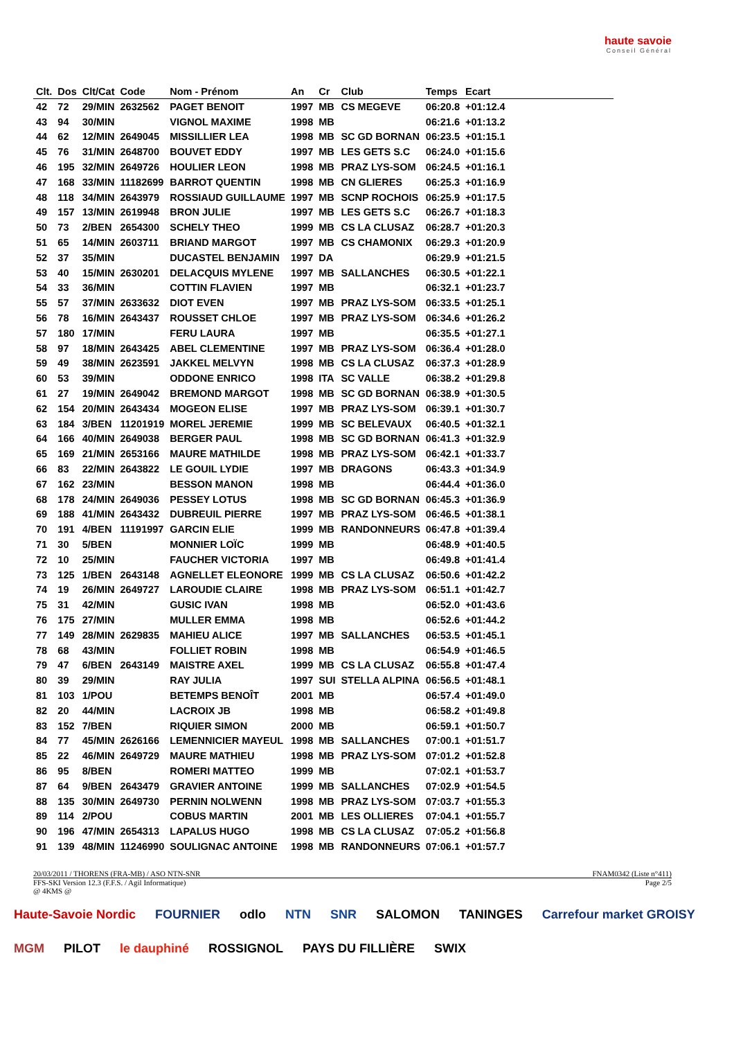haute savoie
Conseil Général
| Clt. | Dos | Clt/Cat | Code | Nom - Prénom | An | Cr | Club | Temps | Ecart |
| --- | --- | --- | --- | --- | --- | --- | --- | --- | --- |
| 42 | 72 | 29/MIN | 2632562 | PAGET BENOIT | 1997 | MB | CS MEGEVE | 06:20.8 | +01:12.4 |
| 43 | 94 | 30/MIN | | VIGNOL MAXIME | 1998 | MB | | 06:21.6 | +01:13.2 |
| 44 | 62 | 12/MIN | 2649045 | MISSILLIER LEA | 1998 | MB | SC GD BORNAN | 06:23.5 | +01:15.1 |
| 45 | 76 | 31/MIN | 2648700 | BOUVET EDDY | 1997 | MB | LES GETS S.C | 06:24.0 | +01:15.6 |
| 46 | 195 | 32/MIN | 2649726 | HOULIER LEON | 1998 | MB | PRAZ LYS-SOM | 06:24.5 | +01:16.1 |
| 47 | 168 | 33/MIN | 11182699 | BARROT QUENTIN | 1998 | MB | CN GLIERES | 06:25.3 | +01:16.9 |
| 48 | 118 | 34/MIN | 2643979 | ROSSIAUD GUILLAUME | 1997 | MB | SCNP ROCHOIS | 06:25.9 | +01:17.5 |
| 49 | 157 | 13/MIN | 2619948 | BRON JULIE | 1997 | MB | LES GETS S.C | 06:26.7 | +01:18.3 |
| 50 | 73 | 2/BEN | 2654300 | SCHELY THEO | 1999 | MB | CS LA CLUSAZ | 06:28.7 | +01:20.3 |
| 51 | 65 | 14/MIN | 2603711 | BRIAND MARGOT | 1997 | MB | CS CHAMONIX | 06:29.3 | +01:20.9 |
| 52 | 37 | 35/MIN | | DUCASTEL BENJAMIN | 1997 | DA | | 06:29.9 | +01:21.5 |
| 53 | 40 | 15/MIN | 2630201 | DELACQUIS MYLENE | 1997 | MB | SALLANCHES | 06:30.5 | +01:22.1 |
| 54 | 33 | 36/MIN | | COTTIN FLAVIEN | 1997 | MB | | 06:32.1 | +01:23.7 |
| 55 | 57 | 37/MIN | 2633632 | DIOT EVEN | 1997 | MB | PRAZ LYS-SOM | 06:33.5 | +01:25.1 |
| 56 | 78 | 16/MIN | 2643437 | ROUSSET CHLOE | 1997 | MB | PRAZ LYS-SOM | 06:34.6 | +01:26.2 |
| 57 | 180 | 17/MIN | | FERU LAURA | 1997 | MB | | 06:35.5 | +01:27.1 |
| 58 | 97 | 18/MIN | 2643425 | ABEL CLEMENTINE | 1997 | MB | PRAZ LYS-SOM | 06:36.4 | +01:28.0 |
| 59 | 49 | 38/MIN | 2623591 | JAKKEL MELVYN | 1998 | MB | CS LA CLUSAZ | 06:37.3 | +01:28.9 |
| 60 | 53 | 39/MIN | | ODDONE ENRICO | 1998 | ITA | SC VALLE | 06:38.2 | +01:29.8 |
| 61 | 27 | 19/MIN | 2649042 | BREMOND MARGOT | 1998 | MB | SC GD BORNAN | 06:38.9 | +01:30.5 |
| 62 | 154 | 20/MIN | 2643434 | MOGEON ELISE | 1997 | MB | PRAZ LYS-SOM | 06:39.1 | +01:30.7 |
| 63 | 184 | 3/BEN | 11201919 | MOREL JEREMIE | 1999 | MB | SC BELEVAUX | 06:40.5 | +01:32.1 |
| 64 | 166 | 40/MIN | 2649038 | BERGER PAUL | 1998 | MB | SC GD BORNAN | 06:41.3 | +01:32.9 |
| 65 | 169 | 21/MIN | 2653166 | MAURE MATHILDE | 1998 | MB | PRAZ LYS-SOM | 06:42.1 | +01:33.7 |
| 66 | 83 | 22/MIN | 2643822 | LE GOUIL LYDIE | 1997 | MB | DRAGONS | 06:43.3 | +01:34.9 |
| 67 | 162 | 23/MIN | | BESSON MANON | 1998 | MB | | 06:44.4 | +01:36.0 |
| 68 | 178 | 24/MIN | 2649036 | PESSEY LOTUS | 1998 | MB | SC GD BORNAN | 06:45.3 | +01:36.9 |
| 69 | 188 | 41/MIN | 2643432 | DUBREUIL PIERRE | 1997 | MB | PRAZ LYS-SOM | 06:46.5 | +01:38.1 |
| 70 | 191 | 4/BEN | 11191997 | GARCIN ELIE | 1999 | MB | RANDONNEURS | 06:47.8 | +01:39.4 |
| 71 | 30 | 5/BEN | | MONNIER LOÏC | 1999 | MB | | 06:48.9 | +01:40.5 |
| 72 | 10 | 25/MIN | | FAUCHER VICTORIA | 1997 | MB | | 06:49.8 | +01:41.4 |
| 73 | 125 | 1/BEN | 2643148 | AGNELLET ELEONORE | 1999 | MB | CS LA CLUSAZ | 06:50.6 | +01:42.2 |
| 74 | 19 | 26/MIN | 2649727 | LAROUDIE CLAIRE | 1998 | MB | PRAZ LYS-SOM | 06:51.1 | +01:42.7 |
| 75 | 31 | 42/MIN | | GUSIC IVAN | 1998 | MB | | 06:52.0 | +01:43.6 |
| 76 | 175 | 27/MIN | | MULLER EMMA | 1998 | MB | | 06:52.6 | +01:44.2 |
| 77 | 149 | 28/MIN | 2629835 | MAHIEU ALICE | 1997 | MB | SALLANCHES | 06:53.5 | +01:45.1 |
| 78 | 68 | 43/MIN | | FOLLIET ROBIN | 1998 | MB | | 06:54.9 | +01:46.5 |
| 79 | 47 | 6/BEN | 2643149 | MAISTRE AXEL | 1999 | MB | CS LA CLUSAZ | 06:55.8 | +01:47.4 |
| 80 | 39 | 29/MIN | | RAY JULIA | 1997 | SUI | STELLA ALPINA | 06:56.5 | +01:48.1 |
| 81 | 103 | 1/POU | | BETEMPS BENOÎT | 2001 | MB | | 06:57.4 | +01:49.0 |
| 82 | 20 | 44/MIN | | LACROIX JB | 1998 | MB | | 06:58.2 | +01:49.8 |
| 83 | 152 | 7/BEN | | RIQUIER SIMON | 2000 | MB | | 06:59.1 | +01:50.7 |
| 84 | 77 | 45/MIN | 2626166 | LEMENNICIER MAYEUL | 1998 | MB | SALLANCHES | 07:00.1 | +01:51.7 |
| 85 | 22 | 46/MIN | 2649729 | MAURE MATHIEU | 1998 | MB | PRAZ LYS-SOM | 07:01.2 | +01:52.8 |
| 86 | 95 | 8/BEN | | ROMERI MATTEO | 1999 | MB | | 07:02.1 | +01:53.7 |
| 87 | 64 | 9/BEN | 2643479 | GRAVIER ANTOINE | 1999 | MB | SALLANCHES | 07:02.9 | +01:54.5 |
| 88 | 135 | 30/MIN | 2649730 | PERNIN NOLWENN | 1998 | MB | PRAZ LYS-SOM | 07:03.7 | +01:55.3 |
| 89 | 114 | 2/POU | | COBUS MARTIN | 2001 | MB | LES OLLIERES | 07:04.1 | +01:55.7 |
| 90 | 196 | 47/MIN | 2654313 | LAPALUS HUGO | 1998 | MB | CS LA CLUSAZ | 07:05.2 | +01:56.8 |
| 91 | 139 | 48/MIN | 11246990 | SOULIGNAC ANTOINE | 1998 | MB | RANDONNEURS | 07:06.1 | +01:57.7 |
20/03/2011 / THORENS (FRA-MB) / ASO NTN-SNR FNAM0342 (Liste n°411)
FFS-SKI Version 12.3 (F.F.S. / Agil Informatique) Page 2/5
@ 4KMS @
Haute-Savoie Nordic FOURNIER odlo NTN SNR SALOMON TANINGES Carrefour market GROISY MGM PILOT le dauphiné ROSSIGNOL PAYS DU FILLIÈRE SWIX